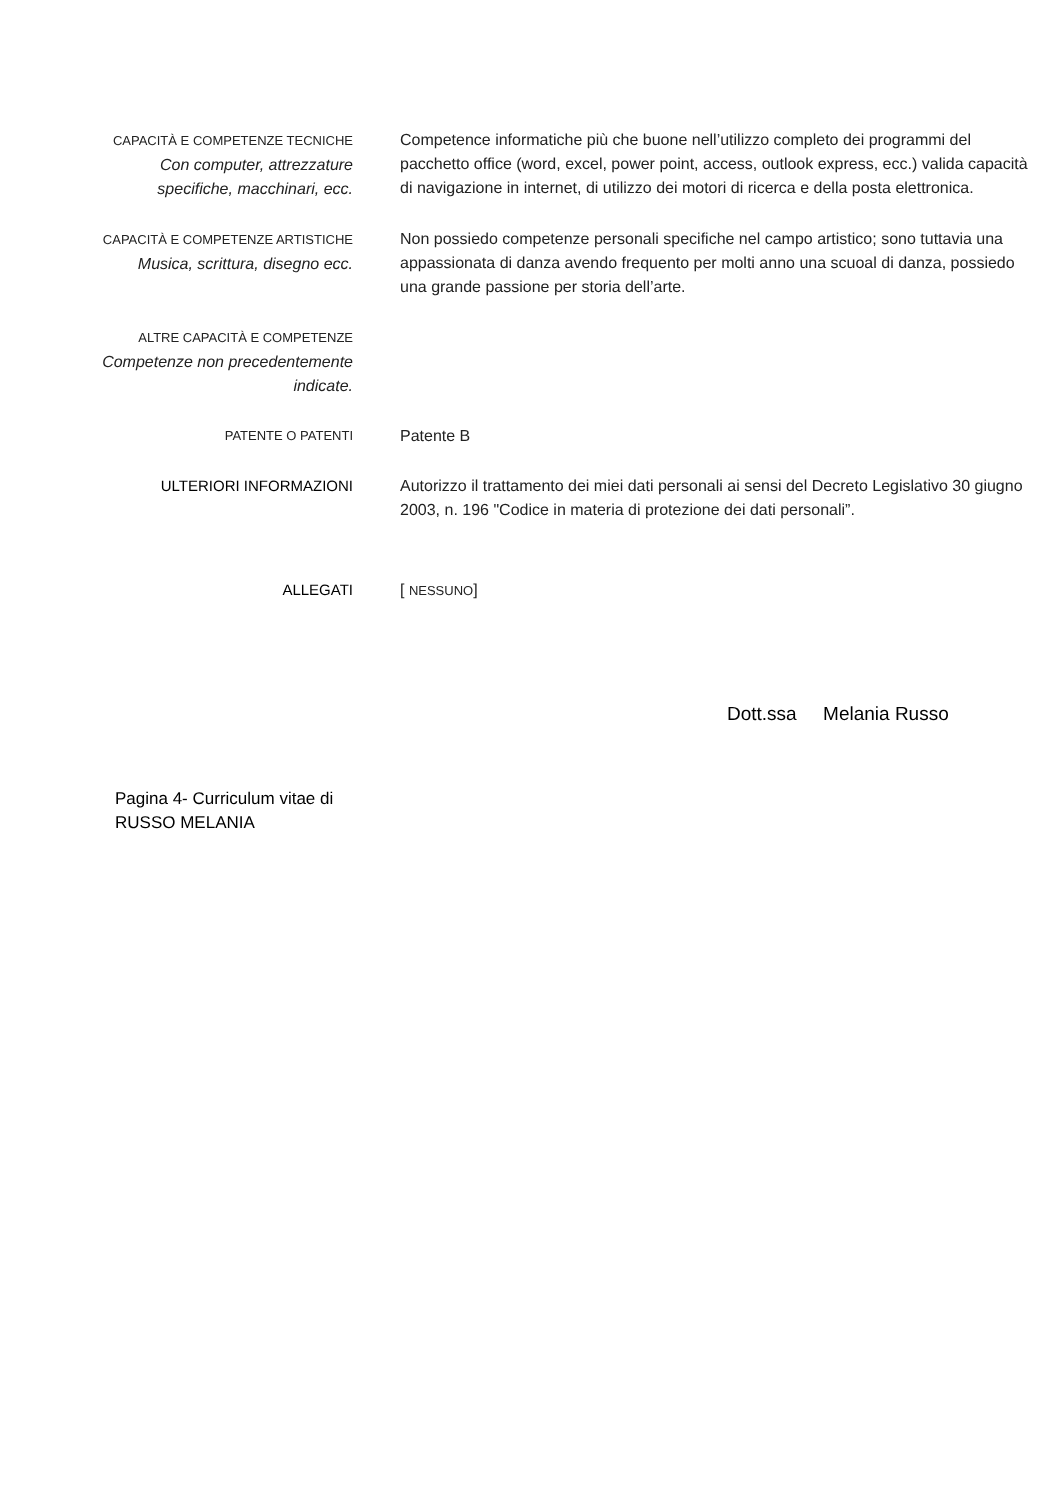CAPACITÀ E COMPETENZE TECNICHE
Con computer, attrezzature specifiche, macchinari, ecc.
Competence informatiche più che buone nell’utilizzo completo dei programmi del pacchetto office (word, excel, power point, access, outlook express, ecc.) valida capacità di navigazione in internet, di utilizzo dei motori di ricerca e della posta elettronica.
CAPACITÀ E COMPETENZE ARTISTICHE
Musica, scrittura, disegno ecc.
Non possiedo competenze personali specifiche nel campo artistico; sono tuttavia una appassionata di danza avendo frequento per molti anno una scuoal di danza, possiedo una grande passione per storia dell’arte.
ALTRE CAPACITÀ E COMPETENZE
Competenze non precedentemente indicate.
PATENTE O PATENTI
Patente B
ULTERIORI INFORMAZIONI Autorizzo il trattamento dei miei dati personali ai sensi del Decreto Legislativo 30 giugno 2003, n. 196 "Codice in materia di protezione dei dati personali”.
ALLEGATI [ NESSUNO]
Dott.ssa Melania Russo
Pagina 4- Curriculum vitae di RUSSO MELANIA